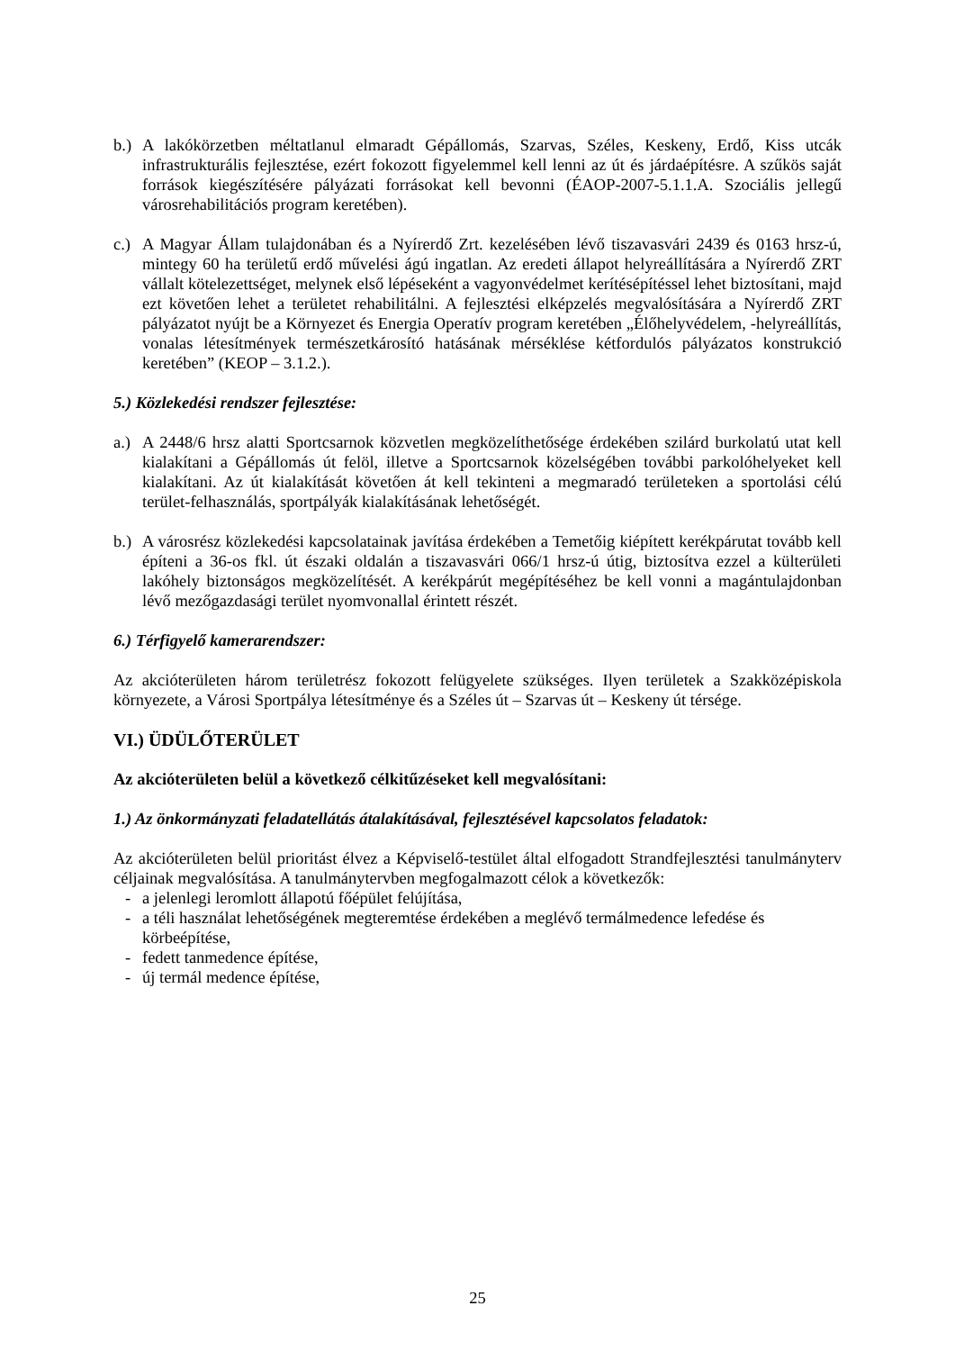b.) A lakókörzetben méltatlanul elmaradt Gépállomás, Szarvas, Széles, Keskeny, Erdő, Kiss utcák infrastrukturális fejlesztése, ezért fokozott figyelemmel kell lenni az út és járdaépítésre. A szűkös saját források kiegészítésére pályázati forrásokat kell bevonni (ÉAOP-2007-5.1.1.A. Szociális jellegű városrehabilitációs program keretében).
c.) A Magyar Állam tulajdonában és a Nyírerdő Zrt. kezelésében lévő tiszavasvári 2439 és 0163 hrsz-ú, mintegy 60 ha területű erdő művelési ágú ingatlan. Az eredeti állapot helyreállítására a Nyírerdő ZRT vállalt kötelezettséget, melynek első lépéseként a vagyonvédelmet kerítésépítéssel lehet biztosítani, majd ezt követően lehet a területet rehabilitálni. A fejlesztési elképzelés megvalósítására a Nyírerdő ZRT pályázatot nyújt be a Környezet és Energia Operatív program keretében „Élőhelyvédelem, -helyreállítás, vonalas létesítmények természetkárosító hatásának mérséklése kétfordulós pályázatos konstrukció keretében” (KEOP – 3.1.2.).
5.) Közlekedési rendszer fejlesztése:
a.) A 2448/6 hrsz alatti Sportcsarnok közvetlen megközelíthetősége érdekében szilárd burkolatú utat kell kialakítani a Gépállomás út felöl, illetve a Sportcsarnok közelségében további parkolóhelyeket kell kialakítani. Az út kialakítását követően át kell tekinteni a megmaradó területeken a sportolási célú terület-felhasználás, sportpályák kialakításának lehetőségét.
b.) A városrész közlekedési kapcsolatainak javítása érdekében a Temetőig kiépített kerékpárutat tovább kell építeni a 36-os fkl. út északi oldalán a tiszavasvári 066/1 hrsz-ú útig, biztosítva ezzel a külterületi lakóhely biztonságos megközelítését. A kerékpárút megépítéséhez be kell vonni a magántulajdonban lévő mezőgazdasági terület nyomvonallal érintett részét.
6.) Térfigyelő kamerarendszer:
Az akcióterületen három területrész fokozott felügyelete szükséges. Ilyen területek a Szakközépiskola környezete, a Városi Sportpálya létesítménye és a Széles út – Szarvas út – Keskeny út térsége.
VI.) ÜDÜLŐTERÜLET
Az akcióterületen belül a következő célkitűzéseket kell megvalósítani:
1.) Az önkormányzati feladatellátás átalakításával, fejlesztésével kapcsolatos feladatok:
Az akcióterületen belül prioritást élvez a Képviselő-testület által elfogadott Strandfejlesztési tanulmányterv céljainak megvalósítása. A tanulmánytervben megfogalmazott célok a következők:
- a jelenlegi leromlott állapotú főépület felújítása,
- a téli használat lehetőségének megteremtése érdekében a meglévő termálmedence lefedése és körbeépítése,
- fedett tanmedence építése,
- új termál medence építése,
25